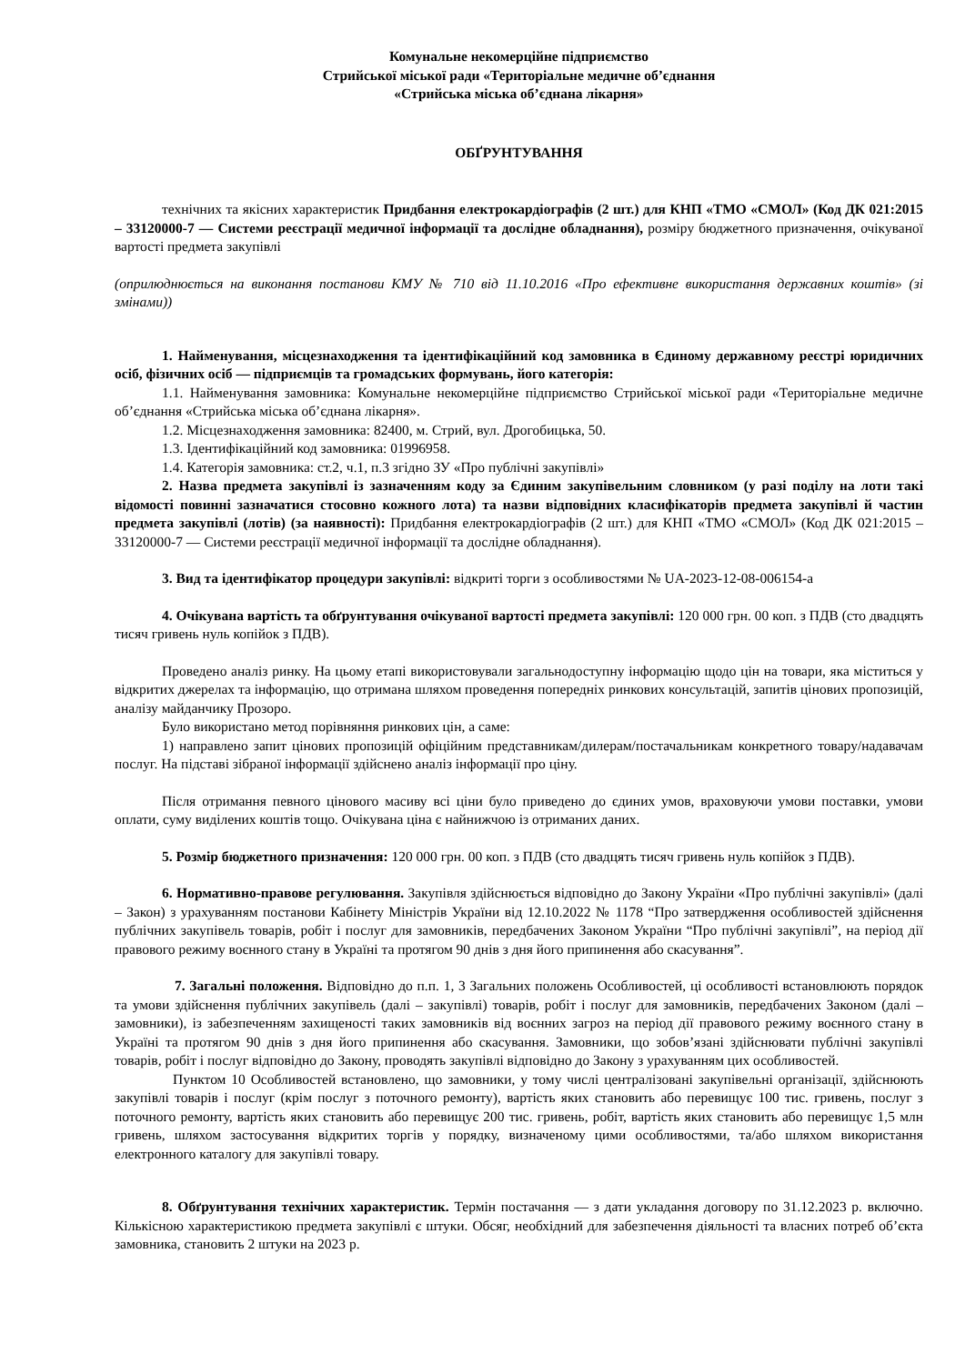Комунальне некомерційне підприємство
Стрийської міської ради «Територіальне медичне об’єднання
«Стрийська міська об’єднана лікарня»
ОБҐРУНТУВАННЯ
технічних та якісних характеристик Придбання електрокардіографів (2 шт.) для КНП «ТМО «СМОЛ» (Код ДК 021:2015 – 33120000-7 — Системи реєстрації медичної інформації та дослідне обладнання), розміру бюджетного призначення, очікуваної вартості предмета закупівлі
(оприлюднюється на виконання постанови КМУ № 710 від 11.10.2016 «Про ефективне використання державних коштів» (зі змінами))
1. Найменування, місцезнаходження та ідентифікаційний код замовника в Єдиному державному реєстрі юридичних осіб, фізичних осіб — підприємців та громадських формувань, його категорія:
1.1. Найменування замовника: Комунальне некомерційне підприємство Стрийської міської ради «Територіальне медичне об’єднання «Стрийська міська об’єднана лікарня».
1.2. Місцезнаходження замовника: 82400, м. Стрий, вул. Дрогобицька, 50.
1.3. Ідентифікаційний код замовника: 01996958.
1.4. Категорія замовника: ст.2, ч.1, п.3 згідно ЗУ «Про публічні закупівлі»
2. Назва предмета закупівлі із зазначенням коду за Єдиним закупівельним словником (у разі поділу на лоти такі відомості повинні зазначатися стосовно кожного лота) та назви відповідних класифікаторів предмета закупівлі й частин предмета закупівлі (лотів) (за наявності): Придбання електрокардіографів (2 шт.) для КНП «ТМО «СМОЛ» (Код ДК 021:2015 – 33120000-7 — Системи реєстрації медичної інформації та дослідне обладнання).
3. Вид та ідентифікатор процедури закупівлі: відкриті торги з особливостями № UA-2023-12-08-006154-a
4. Очікувана вартість та обґрунтування очікуваної вартості предмета закупівлі: 120 000 грн. 00 коп. з ПДВ (сто двадцять тисяч гривень нуль копійок з ПДВ).
Проведено аналіз ринку. На цьому етапі використовували загальнодоступну інформацію щодо цін на товари, яка міститься у відкритих джерелах та інформацію, що отримана шляхом проведення попередніх ринкових консультацій, запитів цінових пропозицій, аналізу майданчику Прозоро.
Було використано метод порівняння ринкових цін, а саме:
1) направлено запит цінових пропозицій офіційним представникам/дилерам/постачальникам конкретного товару/надавачам послуг. На підставі зібраної інформації здійснено аналіз інформації про ціну.
Після отримання певного цінового масиву всі ціни було приведено до єдиних умов, враховуючи умови поставки, умови оплати, суму виділених коштів тощо. Очікувана ціна є найнижчою із отриманих даних.
5. Розмір бюджетного призначення: 120 000 грн. 00 коп. з ПДВ (сто двадцять тисяч гривень нуль копійок з ПДВ).
6. Нормативно-правове регулювання. Закупівля здійснюється відповідно до Закону України «Про публічні закупівлі» (далі – Закон) з урахуванням постанови Кабінету Міністрів України від 12.10.2022 № 1178 “Про затвердження особливостей здійснення публічних закупівель товарів, робіт і послуг для замовників, передбачених Законом України “Про публічні закупівлі”, на період дії правового режиму воєнного стану в Україні та протягом 90 днів з дня його припинення або скасування”.
7. Загальні положення. Відповідно до п.п. 1, 3 Загальних положень Особливостей, ці особливості встановлюють порядок та умови здійснення публічних закупівель (далі – закупівлі) товарів, робіт і послуг для замовників, передбачених Законом (далі – замовники), із забезпеченням захищеності таких замовників від воєнних загроз на період дії правового режиму воєнного стану в Україні та протягом 90 днів з дня його припинення або скасування. Замовники, що зобов’язані здійснювати публічні закупівлі товарів, робіт і послуг відповідно до Закону, проводять закупівлі відповідно до Закону з урахуванням цих особливостей.
Пунктом 10 Особливостей встановлено, що замовники, у тому числі централізовані закупівельні організації, здійснюють закупівлі товарів і послуг (крім послуг з поточного ремонту), вартість яких становить або перевищує 100 тис. гривень, послуг з поточного ремонту, вартість яких становить або перевищує 200 тис. гривень, робіт, вартість яких становить або перевищує 1,5 млн гривень, шляхом застосування відкритих торгів у порядку, визначеному цими особливостями, та/або шляхом використання електронного каталогу для закупівлі товару.
8. Обґрунтування технічних характеристик. Термін постачання — з дати укладання договору по 31.12.2023 р. включно. Кількісною характеристикою предмета закупівлі є штуки. Обсяг, необхідний для забезпечення діяльності та власних потреб об’єкта замовника, становить 2 штуки на 2023 р.